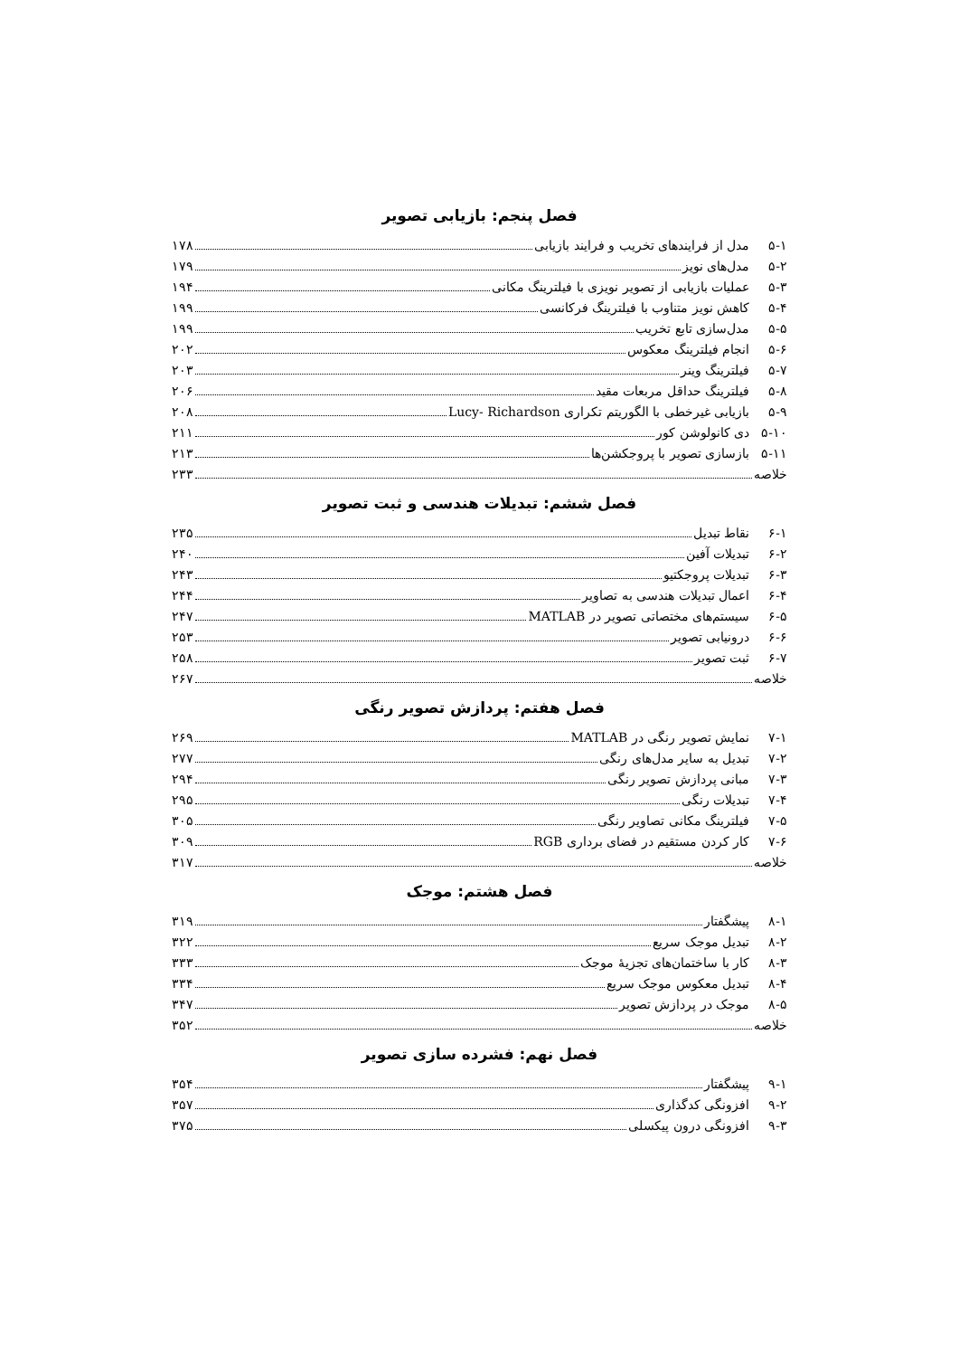فصل پنجم: بازیابی تصویر
۵-۱ مدل از فرایندهای تخریب و فرایند بازیابی ۱۷۸
۵-۲ مدل‌های نویز ۱۷۹
۵-۳ عملیات بازیابی از تصویر نویزی با فیلترینگ مکانی ۱۹۴
۵-۴ کاهش نویز متناوب با فیلترینگ فرکانسی ۱۹۹
۵-۵ مدل‌سازی تابع تخریب ۱۹۹
۵-۶ انجام فیلترینگ معکوس ۲۰۲
۵-۷ فیلترینگ وینر ۲۰۳
۵-۸ فیلترینگ حداقل مربعات مقید ۲۰۶
۵-۹ بازیابی غیرخطی با الگوریتم تکراری Lucy- Richardson ۲۰۸
۵-۱۰ دی کانولوشن کور ۲۱۱
۵-۱۱ بازسازی تصویر با پروجکشن‌ها ۲۱۳
خلاصه ۲۳۳
فصل ششم: تبدیلات هندسی و ثبت تصویر
۶-۱ نقاط تبدیل ۲۳۵
۶-۲ تبدیلات آفین ۲۴۰
۶-۳ تبدیلات پروجکتیو ۲۴۳
۶-۴ اعمال تبدیلات هندسی به تصاویر ۲۴۴
۶-۵ سیستم‌های مختصاتی تصویر در MATLAB ۲۴۷
۶-۶ درونیابی تصویر ۲۵۳
۶-۷ ثبت تصویر ۲۵۸
خلاصه ۲۶۷
فصل هفتم: پردازش تصویر رنگی
۷-۱ نمایش تصویر رنگی در MATLAB ۲۶۹
۷-۲ تبدیل به سایر مدل‌های رنگی ۲۷۷
۷-۳ مبانی پردازش تصویر رنگی ۲۹۴
۷-۴ تبدیلات رنگی ۲۹۵
۷-۵ فیلترینگ مکانی تصاویر رنگی ۳۰۵
۷-۶ کار کردن مستقیم در فضای برداری RGB ۳۰۹
خلاصه ۳۱۷
فصل هشتم: موجک
۸-۱ پیشگفتار ۳۱۹
۸-۲ تبدیل موجک سریع ۳۲۲
۸-۳ کار با ساختمان‌های تجزیهٔ موجک ۳۳۳
۸-۴ تبدیل معکوس موجک سریع ۳۳۴
۸-۵ موجک در پردازش تصویر ۳۴۷
خلاصه ۳۵۲
فصل نهم: فشرده سازی تصویر
۹-۱ پیشگفتار ۳۵۴
۹-۲ افزونگی کدگذاری ۳۵۷
۹-۳ افزونگی درون پیکسلی ۳۷۵